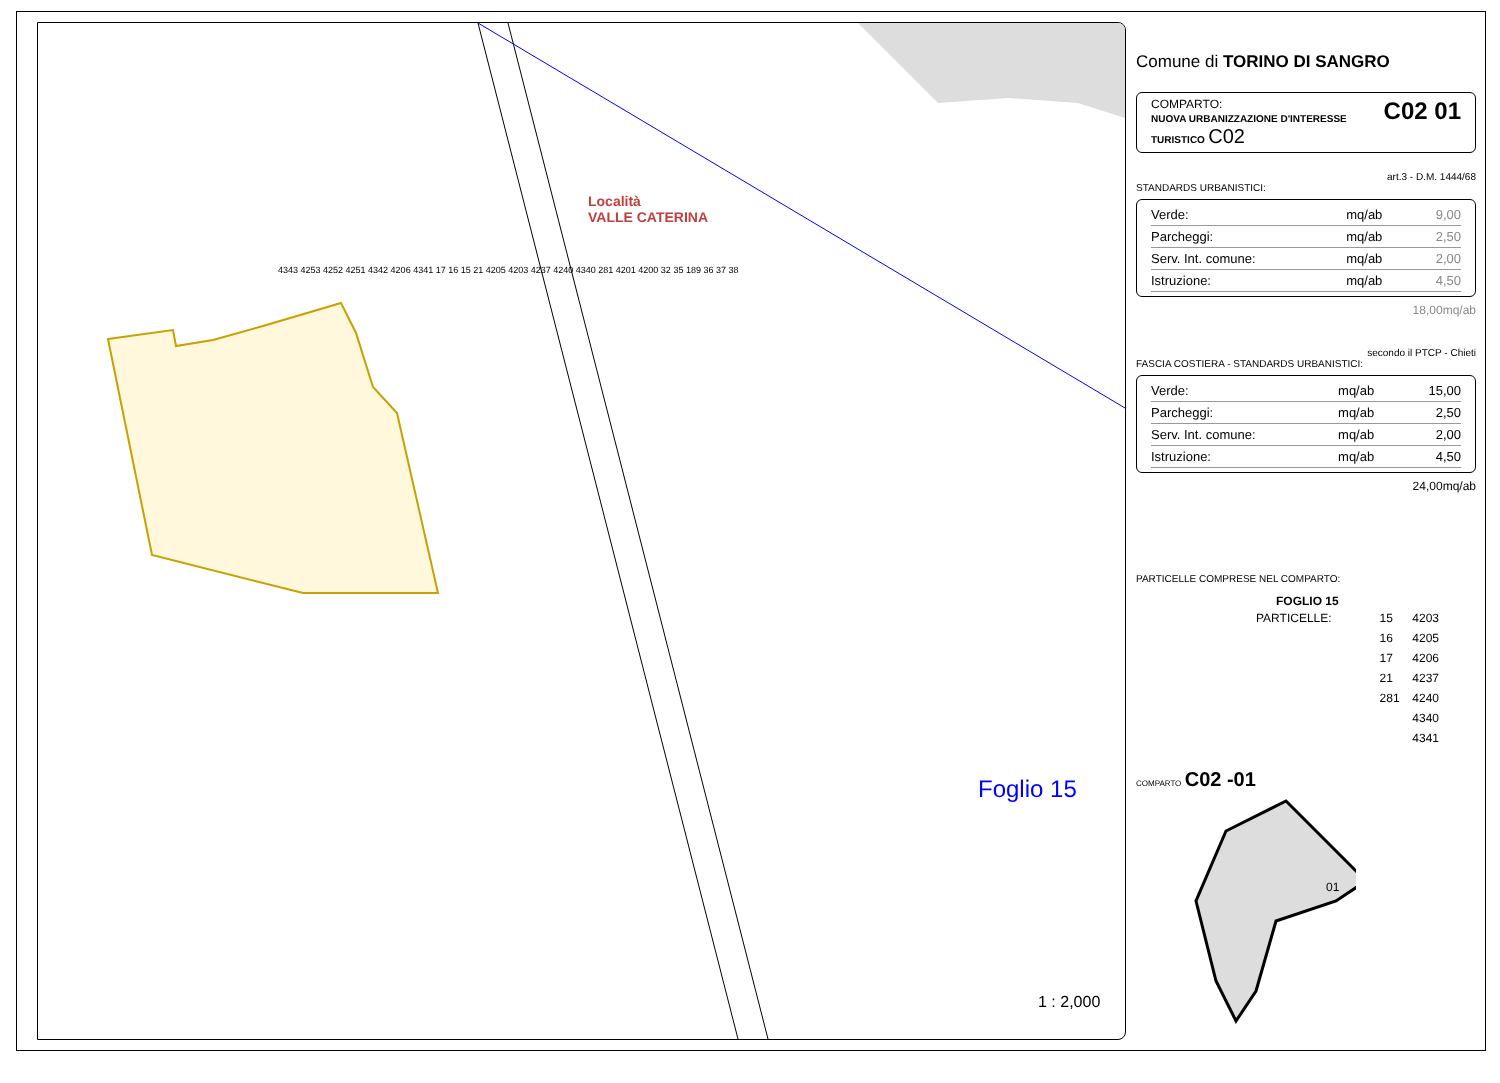Località
VALLE CATERINA
4343 4253 4252 4251 4342 4206 4341 17 16 15 21 4205 4203 4237 4240 4340 281 4201 4200 32 35 189 36 37 38
Foglio 15
1 : 2,000
Comune di TORINO DI SANGRO
COMPARTO: C02 01
NUOVA URBANIZZAZIONE D'INTERESSE TURISTICO C02
art.3 - D.M. 1444/68
STANDARDS URBANISTICI:
| Verde: | mq/ab | 9,00 |
| Parcheggi: | mq/ab | 2,50 |
| Serv. Int. comune: | mq/ab | 2,00 |
| Istruzione: | mq/ab | 4,50 |
18,00mq/ab
secondo il PTCP - Chieti
FASCIA COSTIERA - STANDARDS URBANISTICI:
| Verde: | mq/ab | 15,00 |
| Parcheggi: | mq/ab | 2,50 |
| Serv. Int. comune: | mq/ab | 2,00 |
| Istruzione: | mq/ab | 4,50 |
24,00mq/ab
PARTICELLE COMPRESE NEL COMPARTO:
FOGLIO 15
| PARTICELLE: | 15 | 4203 |
| | 16 | 4205 |
| | 17 | 4206 |
| | 21 | 4237 |
| | 281 | 4240 |
| | | 4340 |
| | | 4341 |
COMPARTO C02 -01
01